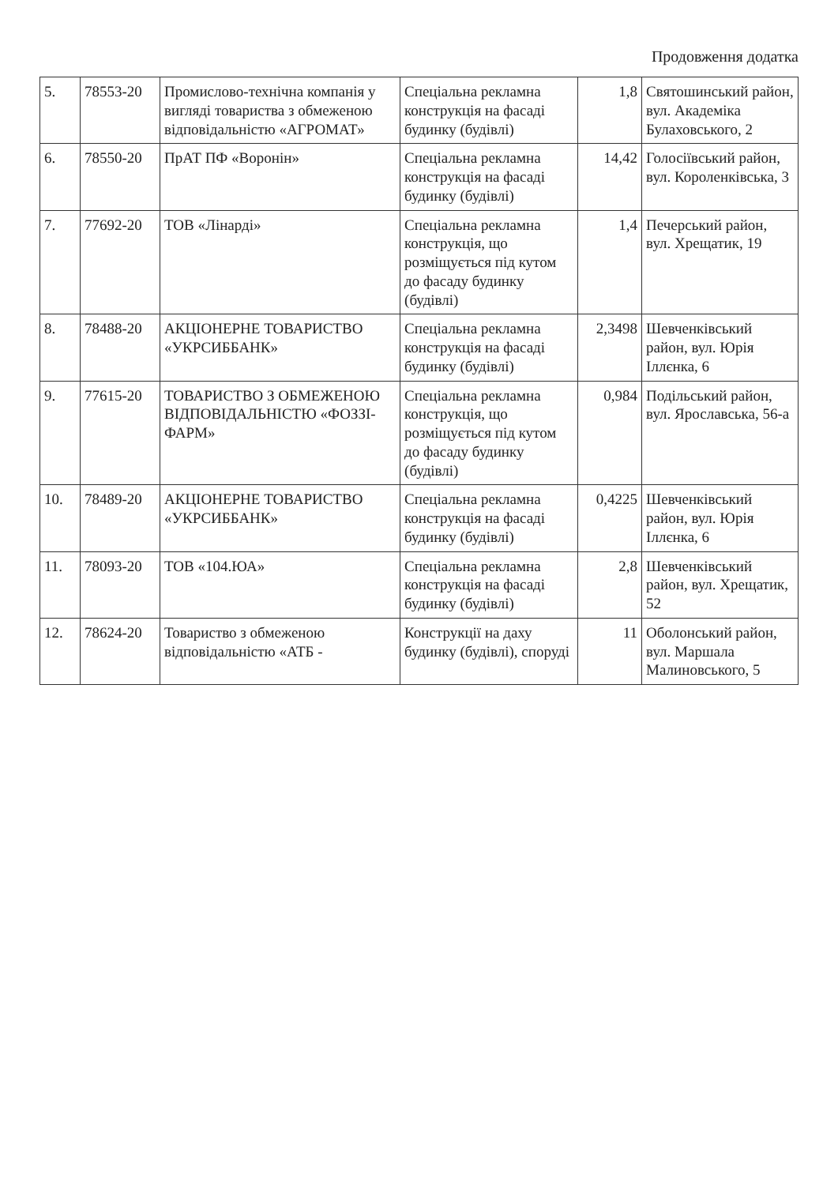Продовження додатка
| 5. | 78553-20 | Промислово-технічна компанія у вигляді товариства з обмеженою відповідальністю «АГРОМАТ» | Спеціальна рекламна конструкція на фасаді будинку (будівлі) | 1,8 | Святошинський район, вул. Академіка Булаховського, 2 |
| 6. | 78550-20 | ПрАТ ПФ «Воронін» | Спеціальна рекламна конструкція на фасаді будинку (будівлі) | 14,42 | Голосіївський район, вул. Короленківська, 3 |
| 7. | 77692-20 | ТОВ «Лінарді» | Спеціальна рекламна конструкція, що розміщується під кутом до фасаду будинку (будівлі) | 1,4 | Печерський район, вул. Хрещатик, 19 |
| 8. | 78488-20 | АКЦІОНЕРНЕ ТОВАРИСТВО «УКРСИББАНК» | Спеціальна рекламна конструкція на фасаді будинку (будівлі) | 2,3498 | Шевченківський район, вул. Юрія Іллєнка, 6 |
| 9. | 77615-20 | ТОВАРИСТВО З ОБМЕЖЕНОЮ ВІДПОВІДАЛЬНІСТЮ «ФОЗЗІ-ФАРМ» | Спеціальна рекламна конструкція, що розміщується під кутом до фасаду будинку (будівлі) | 0,984 | Подільський район, вул. Ярославська, 56-а |
| 10. | 78489-20 | АКЦІОНЕРНЕ ТОВАРИСТВО «УКРСИББАНК» | Спеціальна рекламна конструкція на фасаді будинку (будівлі) | 0,4225 | Шевченківський район, вул. Юрія Іллєнка, 6 |
| 11. | 78093-20 | ТОВ «104.ЮА» | Спеціальна рекламна конструкція на фасаді будинку (будівлі) | 2,8 | Шевченківський район, вул. Хрещатик, 52 |
| 12. | 78624-20 | Товариство з обмеженою відповідальністю «АТБ - | Конструкції на даху будинку (будівлі), споруді | 11 | Оболонський район, вул. Маршала Малиновського, 5 |